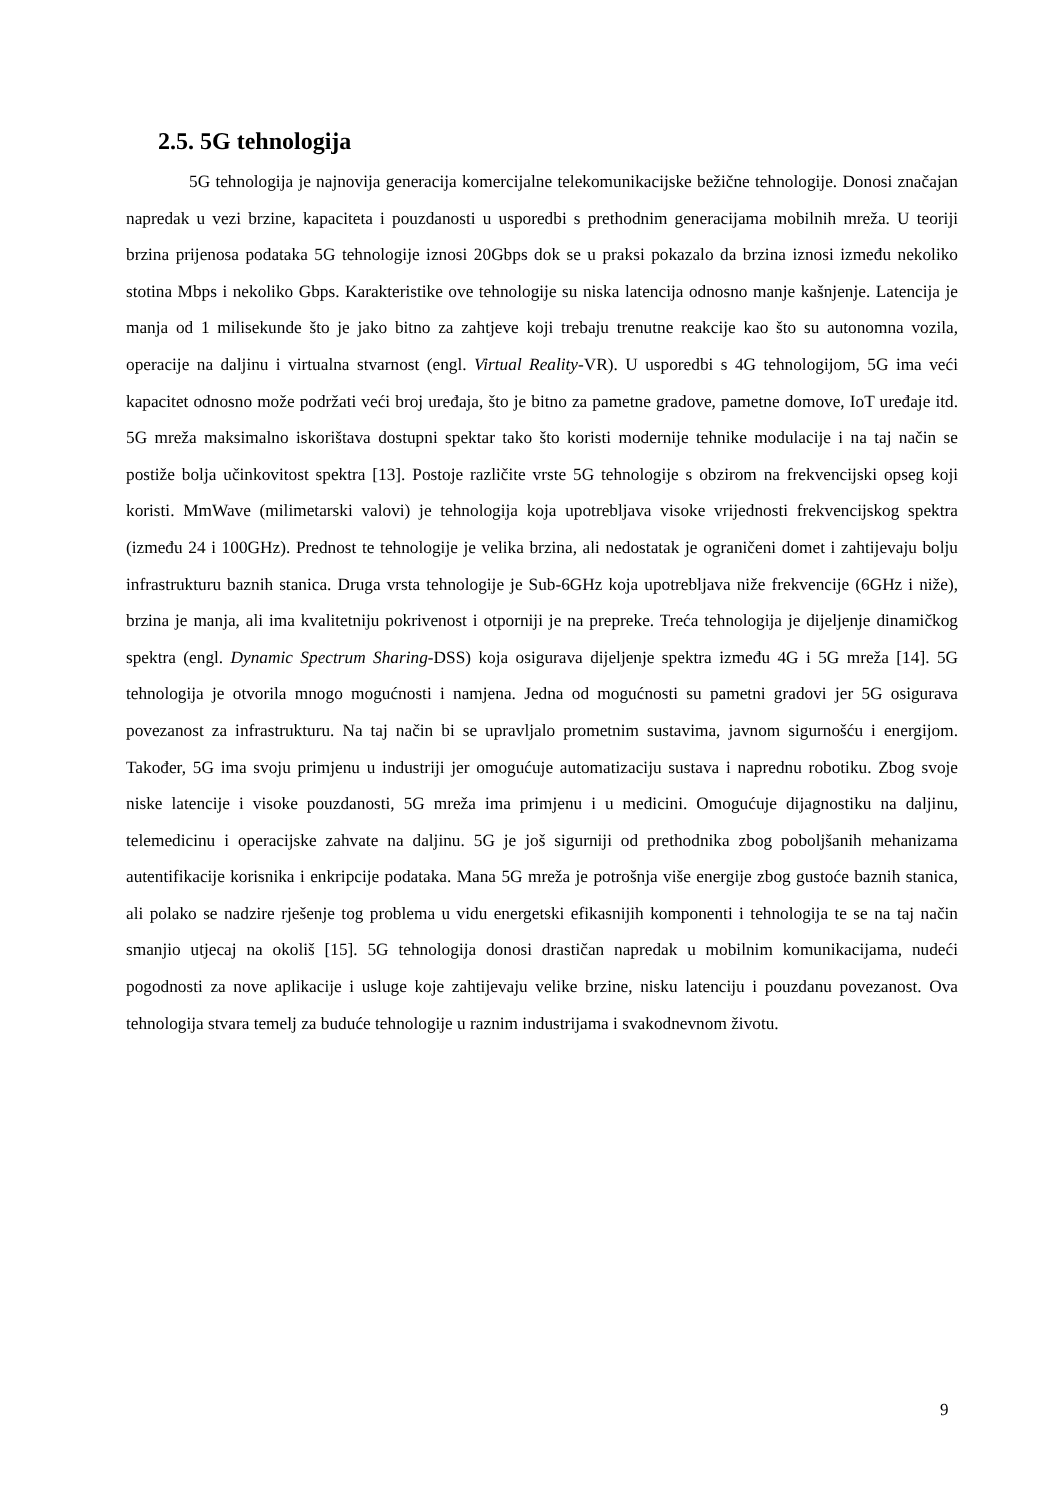2.5. 5G tehnologija
5G tehnologija je najnovija generacija komercijalne telekomunikacijske bežične tehnologije. Donosi značajan napredak u vezi brzine, kapaciteta i pouzdanosti u usporedbi s prethodnim generacijama mobilnih mreža. U teoriji brzina prijenosa podataka 5G tehnologije iznosi 20Gbps dok se u praksi pokazalo da brzina iznosi između nekoliko stotina Mbps i nekoliko Gbps. Karakteristike ove tehnologije su niska latencija odnosno manje kašnjenje. Latencija je manja od 1 milisekunde što je jako bitno za zahtjeve koji trebaju trenutne reakcije kao što su autonomna vozila, operacije na daljinu i virtualna stvarnost (engl. Virtual Reality-VR). U usporedbi s 4G tehnologijom, 5G ima veći kapacitet odnosno može podržati veći broj uređaja, što je bitno za pametne gradove, pametne domove, IoT uređaje itd. 5G mreža maksimalno iskorištava dostupni spektar tako što koristi modernije tehnike modulacije i na taj način se postiže bolja učinkovitost spektra [13]. Postoje različite vrste 5G tehnologije s obzirom na frekvencijski opseg koji koristi. MmWave (milimetarski valovi) je tehnologija koja upotrebljava visoke vrijednosti frekvencijskog spektra (između 24 i 100GHz). Prednost te tehnologije je velika brzina, ali nedostatak je ograničeni domet i zahtijevaju bolju infrastrukturu baznih stanica. Druga vrsta tehnologije je Sub-6GHz koja upotrebljava niže frekvencije (6GHz i niže), brzina je manja, ali ima kvalitetniju pokrivenost i otporniji je na prepreke. Treća tehnologija je dijeljenje dinamičkog spektra (engl. Dynamic Spectrum Sharing-DSS) koja osigurava dijeljenje spektra između 4G i 5G mreža [14]. 5G tehnologija je otvorila mnogo mogućnosti i namjena. Jedna od mogućnosti su pametni gradovi jer 5G osigurava povezanost za infrastrukturu. Na taj način bi se upravljalo prometnim sustavima, javnom sigurnošću i energijom. Također, 5G ima svoju primjenu u industriji jer omogućuje automatizaciju sustava i naprednu robotiku. Zbog svoje niske latencije i visoke pouzdanosti, 5G mreža ima primjenu i u medicini. Omogućuje dijagnostiku na daljinu, telemedicinu i operacijske zahvate na daljinu. 5G je još sigurniji od prethodnika zbog poboljšanih mehanizama autentifikacije korisnika i enkripcije podataka. Mana 5G mreža je potrošnja više energije zbog gustoće baznih stanica, ali polako se nadzire rješenje tog problema u vidu energetski efikasnijih komponenti i tehnologija te se na taj način smanjio utjecaj na okoliš [15]. 5G tehnologija donosi drastičan napredak u mobilnim komunikacijama, nudeći pogodnosti za nove aplikacije i usluge koje zahtijevaju velike brzine, nisku latenciju i pouzdanu povezanost. Ova tehnologija stvara temelj za buduće tehnologije u raznim industrijama i svakodnevnom životu.
9